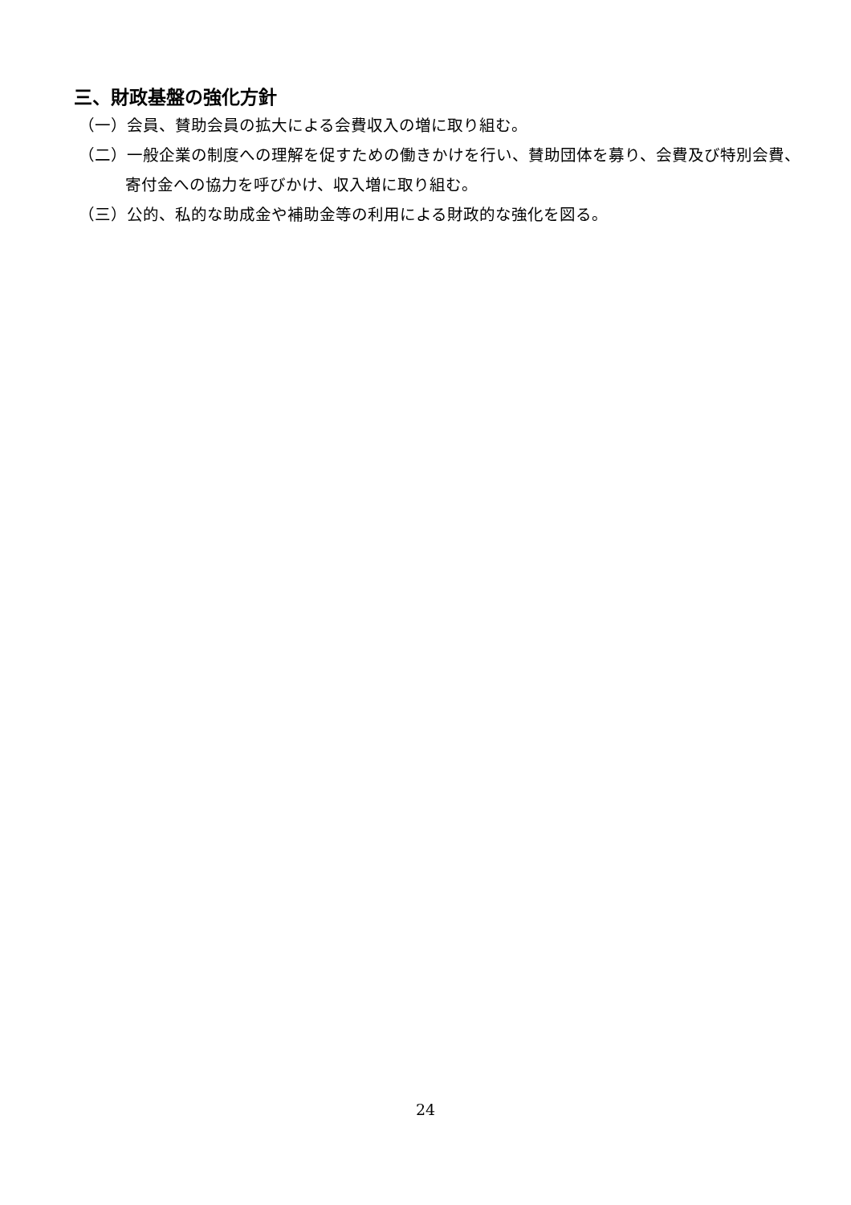三、財政基盤の強化方針
（一）会員、賛助会員の拡大による会費収入の増に取り組む。
（二）一般企業の制度への理解を促すための働きかけを行い、賛助団体を募り、会費及び特別会費、寄付金への協力を呼びかけ、収入増に取り組む。
（三）公的、私的な助成金や補助金等の利用による財政的な強化を図る。
24